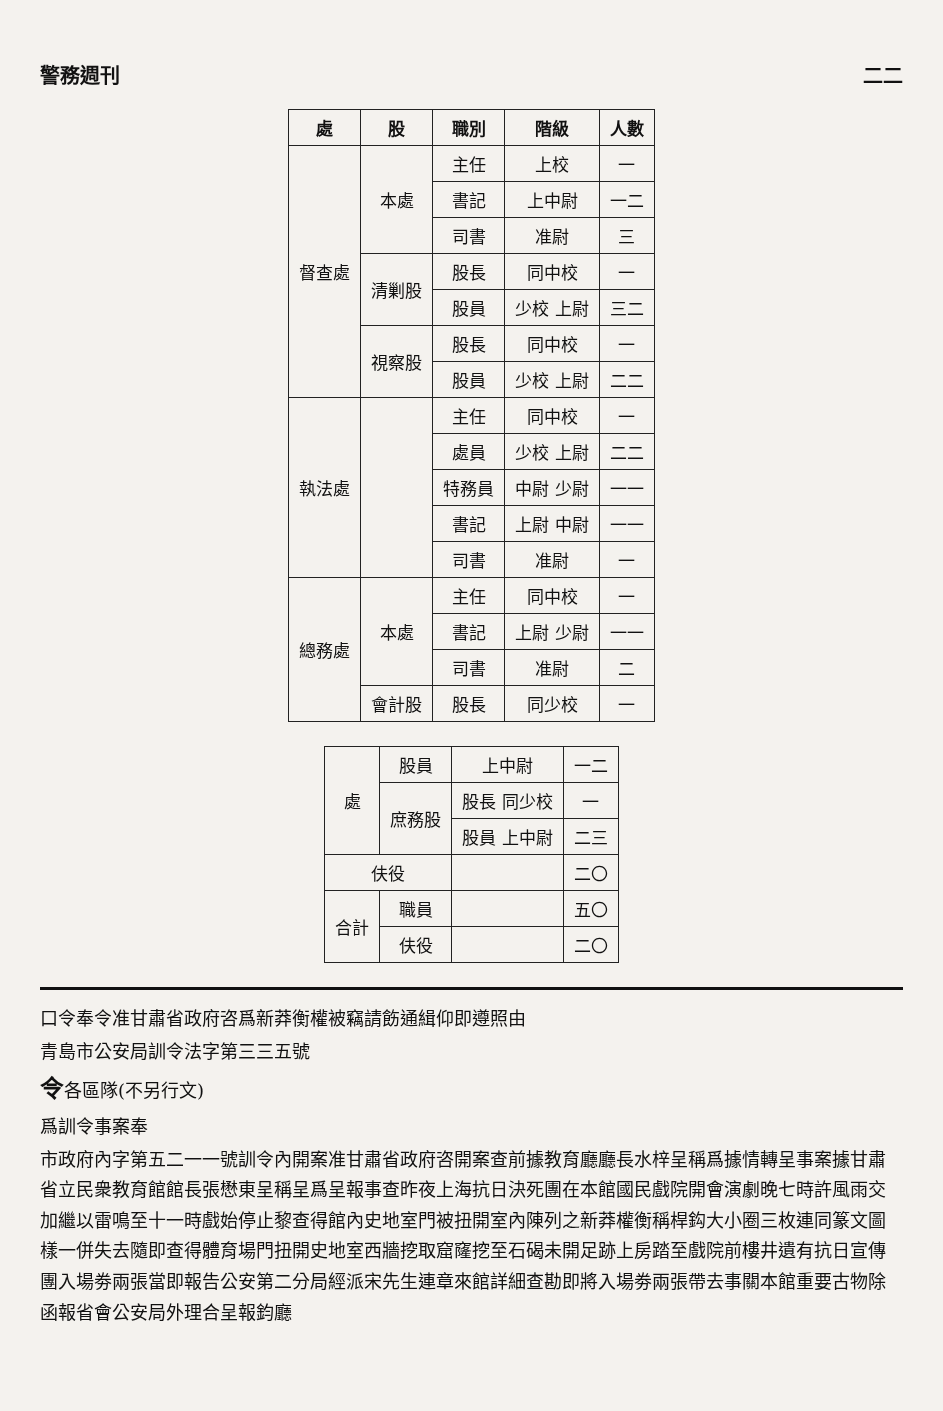警務週刊 二二
| 處 | 股 | 職別 | 階級 | 人數 |
| --- | --- | --- | --- | --- |
| 督查處 | 本處 | 主任 | 上校 | 一 |
| | | 書記 | 上中尉 | 一二 |
| | | 司書 | 准尉 | 三 |
| | 清剿股 | 股長 | 同中校 | 一 |
| | | 股員 | 少校 上尉 | 三二 |
| | 視察股 | 股長 | 同中校 | 一 |
| | | 股員 | 少校 上尉 | 二二 |
| 執法處 | | 主任 | 同中校 | 一 |
| | | 處員 | 少校 上尉 | 二二 |
| | | 特務員 | 中尉 少尉 | 一一 |
| | | 書記 | 上尉 中尉 | 一一 |
| | | 司書 | 准尉 | 一 |
| 總務處 | 本處 | 主任 | 同中校 | 一 |
| | | 書記 | 上尉 少尉 | 一一 |
| | | 司書 | 准尉 | 二 |
| | 會計股 | 股長 | 同少校 | 一 |
| 處 | 股員 | 上中尉 | 一二 |
| | 庶務股 | 股長 同少校 | 一 |
| | | 股員 上中尉 | 二三 |
| 伕役 | | | 二〇 |
| 合計 | 職員 | | 五〇 |
| | 伕役 | | 二〇 |
口令奉令准甘肅省政府咨爲新莽衡權被竊請飭通緝仰即遵照由
青島市公安局訓令法字第三三五號
令各區隊(不另行文)
爲訓令事案奉
市政府內字第五二一一號訓令內開案准甘肅省政府咨開案查前據教育廳廳長水梓呈稱爲據情轉呈事案據甘肅省立民衆教育館館長張懋東呈稱呈爲呈報事查昨夜上海抗日決死團在本館國民戲院開會演劇晚七時許風雨交加繼以雷鳴至十一時戲始停止黎查得館內史地室門被扭開室內陳列之新莽權衡稱桿鈎大小圈三枚連同篆文圖樣一併失去隨即查得體育場門扭開史地室西牆挖取窟窿挖至石碣未開足跡上房踏至戲院前樓井遺有抗日宣傳團入場劵兩張當即報告公安第二分局經派宋先生連章來館詳細查勘即將入場劵兩張帶去事關本館重要古物除函報省會公安局外理合呈報鈞廳